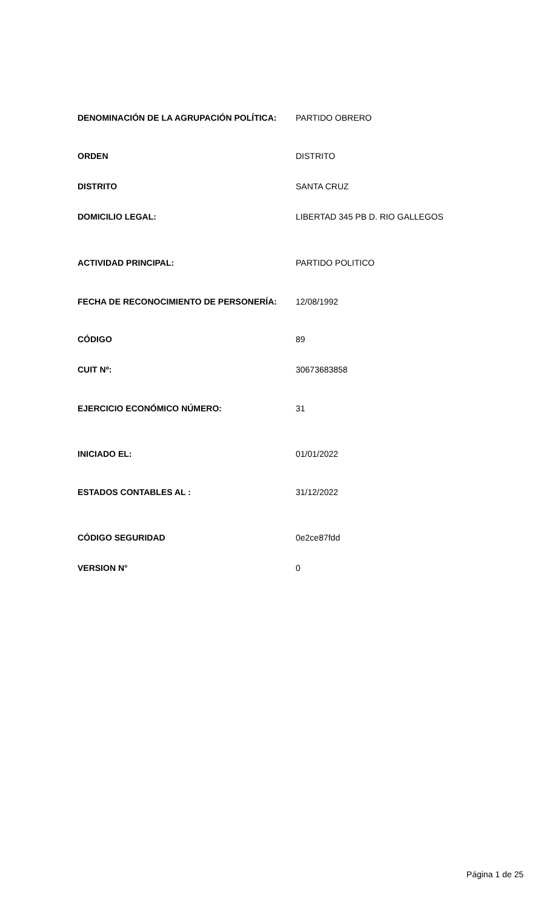| DENOMINACIÓN DE LA AGRUPACIÓN POLÍTICA: | PARTIDO OBRERO |
| ORDEN | DISTRITO |
| DISTRITO | SANTA CRUZ |
| DOMICILIO LEGAL: | LIBERTAD 345 PB D. RIO GALLEGOS |
| ACTIVIDAD PRINCIPAL: | PARTIDO POLITICO |
| FECHA DE RECONOCIMIENTO DE PERSONERÍA: | 12/08/1992 |
| CÓDIGO | 89 |
| CUIT Nº: | 30673683858 |
| EJERCICIO ECONÓMICO NÚMERO: | 31 |
| INICIADO EL: | 01/01/2022 |
| ESTADOS CONTABLES AL : | 31/12/2022 |
| CÓDIGO SEGURIDAD | 0e2ce87fdd |
| VERSION N° | 0 |
Página 1 de 25